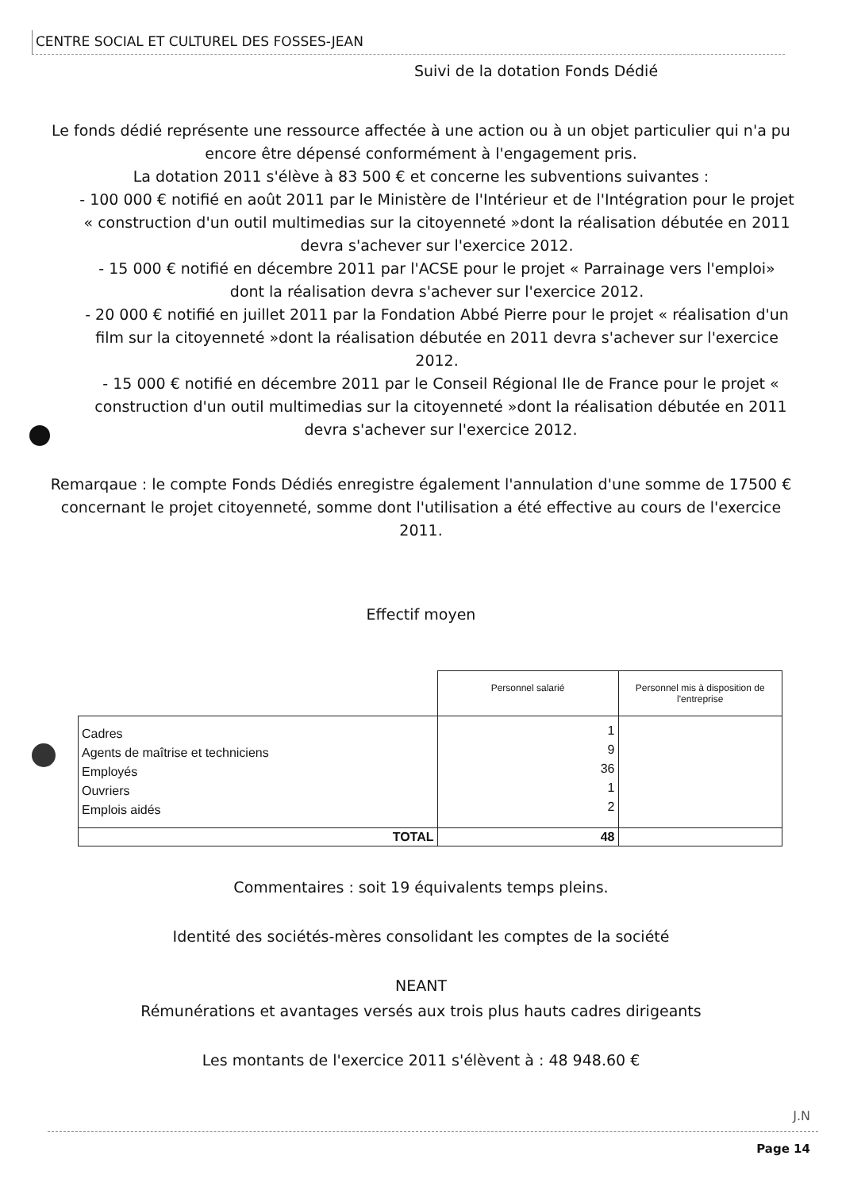CENTRE SOCIAL ET CULTUREL DES FOSSES-JEAN
Suivi de la dotation Fonds Dédié
Le fonds dédié représente une ressource affectée à une action ou à un objet particulier qui n'a pu encore être dépensé conformément à l'engagement pris.
La dotation 2011 s'élève à 83 500 € et concerne les subventions suivantes :
- 100 000 € notifié en août 2011 par le Ministère de l'Intérieur et de l'Intégration pour le projet « construction d'un outil multimedias sur la citoyenneté »dont la réalisation débutée en 2011 devra s'achever sur l'exercice 2012.
- 15 000 € notifié en décembre 2011 par l'ACSE pour le projet « Parrainage vers l'emploi» dont la réalisation devra s'achever sur l'exercice 2012.
- 20 000 € notifié en juillet 2011 par la Fondation Abbé Pierre pour le projet « réalisation d'un film sur la citoyenneté »dont la réalisation débutée en 2011 devra s'achever sur l'exercice 2012.
- 15 000 € notifié en décembre 2011 par le Conseil Régional Ile de France pour le projet « construction d'un outil multimedias sur la citoyenneté »dont la réalisation débutée en 2011 devra s'achever sur l'exercice 2012.
Remarqaue : le compte Fonds Dédiés enregistre également l'annulation d'une somme de 17500 € concernant le projet citoyenneté, somme dont l'utilisation a été effective au cours de l'exercice 2011.
Effectif moyen
| | Personnel salarié | Personnel mis à disposition de l'entreprise |
| Cadres Agents de maîtrise et techniciens Employés Ouvriers Emplois aidés | 1 9 36 1 2 | |
| TOTAL | 48 | |
Commentaires : soit 19 équivalents temps pleins.
Identité des sociétés-mères consolidant les comptes de la société
NEANT
Rémunérations et avantages versés aux trois plus hauts cadres dirigeants
Les montants de l'exercice 2011 s'élèvent à : 48 948.60 €
J.N
Page 14